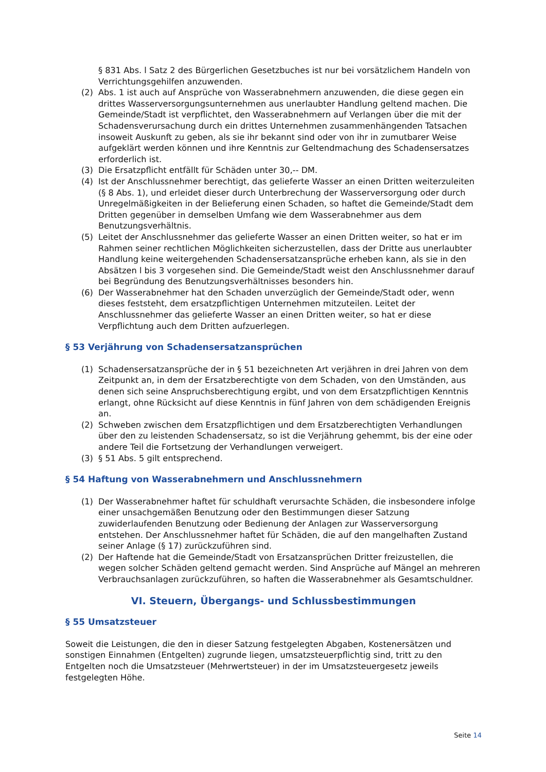§ 831 Abs. l Satz 2 des Bürgerlichen Gesetzbuches ist nur bei vorsätzlichem Handeln von Verrichtungsgehilfen anzuwenden.
(2) Abs. 1 ist auch auf Ansprüche von Wasserabnehmern anzuwenden, die diese gegen ein drittes Wasserversorgungsunternehmen aus unerlaubter Handlung geltend machen. Die Gemeinde/Stadt ist verpflichtet, den Wasserabnehmern auf Verlangen über die mit der Schadensverursachung durch ein drittes Unternehmen zusammenhängenden Tatsachen insoweit Auskunft zu geben, als sie ihr bekannt sind oder von ihr in zumutbarer Weise aufgeklärt werden können und ihre Kenntnis zur Geltendmachung des Schadensersatzes erforderlich ist.
(3) Die Ersatzpflicht entfällt für Schäden unter 30,-- DM.
(4) Ist der Anschlussnehmer berechtigt, das gelieferte Wasser an einen Dritten weiterzuleiten (§ 8 Abs. 1), und erleidet dieser durch Unterbrechung der Wasserversorgung oder durch Unregelmäßigkeiten in der Belieferung einen Schaden, so haftet die Gemeinde/Stadt dem Dritten gegenüber in demselben Umfang wie dem Wasserabnehmer aus dem Benutzungsverhältnis.
(5) Leitet der Anschlussnehmer das gelieferte Wasser an einen Dritten weiter, so hat er im Rahmen seiner rechtlichen Möglichkeiten sicherzustellen, dass der Dritte aus unerlaubter Handlung keine weitergehenden Schadensersatzansprüche erheben kann, als sie in den Absätzen l bis 3 vorgesehen sind. Die Gemeinde/Stadt weist den Anschlussnehmer darauf bei Begründung des Benutzungsverhältnisses besonders hin.
(6) Der Wasserabnehmer hat den Schaden unverzüglich der Gemeinde/Stadt oder, wenn dieses feststeht, dem ersatzpflichtigen Unternehmen mitzuteilen. Leitet der Anschlussnehmer das gelieferte Wasser an einen Dritten weiter, so hat er diese Verpflichtung auch dem Dritten aufzuerlegen.
§ 53 Verjährung von Schadensersatzansprüchen
(1) Schadensersatzansprüche der in § 51 bezeichneten Art verjähren in drei Jahren von dem Zeitpunkt an, in dem der Ersatzberechtigte von dem Schaden, von den Umständen, aus denen sich seine Anspruchsberechtigung ergibt, und von dem Ersatzpflichtigen Kenntnis erlangt, ohne Rücksicht auf diese Kenntnis in fünf Jahren von dem schädigenden Ereignis an.
(2) Schweben zwischen dem Ersatzpflichtigen und dem Ersatzberechtigten Verhandlungen über den zu leistenden Schadensersatz, so ist die Verjährung gehemmt, bis der eine oder andere Teil die Fortsetzung der Verhandlungen verweigert.
(3) § 51 Abs. 5 gilt entsprechend.
§ 54 Haftung von Wasserabnehmern und Anschlussnehmern
(1) Der Wasserabnehmer haftet für schuldhaft verursachte Schäden, die insbesondere infolge einer unsachgemäßen Benutzung oder den Bestimmungen dieser Satzung zuwiderlaufenden Benutzung oder Bedienung der Anlagen zur Wasserversorgung entstehen. Der Anschlussnehmer haftet für Schäden, die auf den mangelhaften Zustand seiner Anlage (§ 17) zurückzuführen sind.
(2) Der Haftende hat die Gemeinde/Stadt von Ersatzansprüchen Dritter freizustellen, die wegen solcher Schäden geltend gemacht werden. Sind Ansprüche auf Mängel an mehreren Verbrauchsanlagen zurückzuführen, so haften die Wasserabnehmer als Gesamtschuldner.
VI. Steuern, Übergangs- und Schlussbestimmungen
§ 55 Umsatzsteuer
Soweit die Leistungen, die den in dieser Satzung festgelegten Abgaben, Kostenersätzen und sonstigen Einnahmen (Entgelten) zugrunde liegen, umsatzsteuerpflichtig sind, tritt zu den Entgelten noch die Umsatzsteuer (Mehrwertsteuer) in der im Umsatzsteuergesetz jeweils festgelegten Höhe.
Seite 14